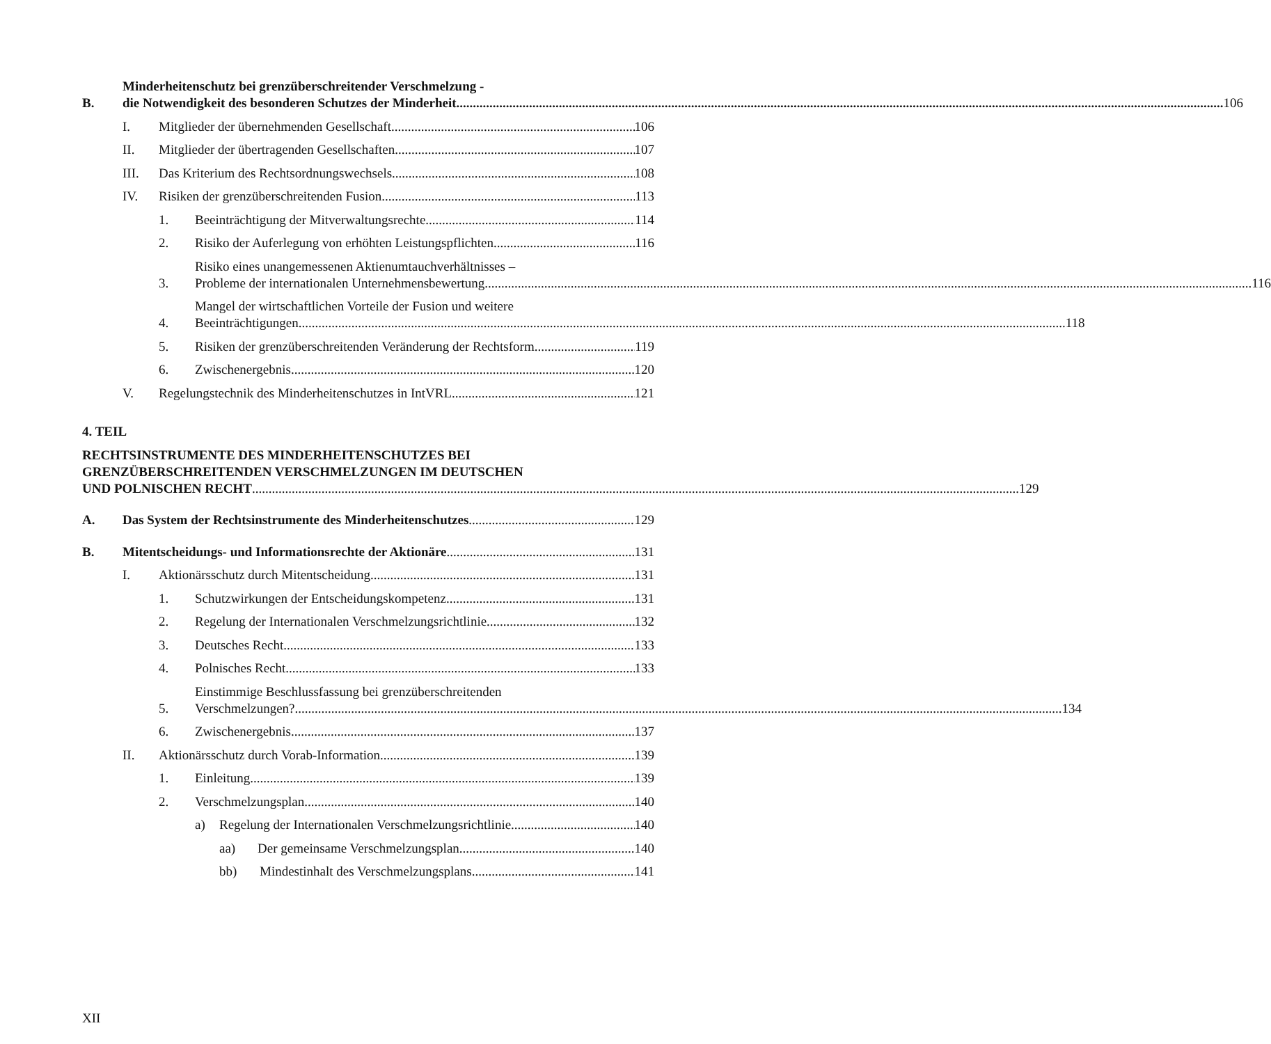B.
Minderheitenschutz bei grenzüberschreitender Verschmelzung -
die Notwendigkeit des besonderen Schutzes der Minderheit
106
I.
Mitglieder der übernehmenden Gesellschaft
106
II.
Mitglieder der übertragenden Gesellschaften
107
III.
Das Kriterium des Rechtsordnungswechsels
108
IV.
Risiken der grenzüberschreitenden Fusion
113
1.
Beeinträchtigung der Mitverwaltungsrechte
114
2.
Risiko der Auferlegung von erhöhten Leistungspflichten
116
3.
Risiko eines unangemessenen Aktienumtauchverhältnisses –
Probleme der internationalen Unternehmensbewertung
116
4.
Mangel der wirtschaftlichen Vorteile der Fusion und weitere
Beeinträchtigungen
118
5.
Risiken der grenzüberschreitenden Veränderung der Rechtsform
119
6.
Zwischenergebnis
120
V.
Regelungstechnik des Minderheitenschutzes in IntVRL
121
4. TEIL
RECHTSINSTRUMENTE DES MINDERHEITENSCHUTZES BEI
GRENZÜBERSCHREITENDEN VERSCHMELZUNGEN IM DEUTSCHEN
UND POLNISCHEN RECHT
129
A.
Das System der Rechtsinstrumente des Minderheitenschutzes
129
B.
Mitentscheidungs- und Informationsrechte der Aktionäre
131
I.
Aktionärsschutz durch Mitentscheidung
131
1.
Schutzwirkungen der Entscheidungskompetenz
131
2.
Regelung der Internationalen Verschmelzungsrichtlinie
132
3.
Deutsches Recht
133
4.
Polnisches Recht
133
5.
Einstimmige Beschlussfassung bei grenzüberschreitenden
Verschmelzungen?
134
6.
Zwischenergebnis
137
II.
Aktionärsschutz durch Vorab-Information
139
1.
Einleitung
139
2.
Verschmelzungsplan
140
a)
Regelung der Internationalen Verschmelzungsrichtlinie
140
aa)
Der gemeinsame Verschmelzungsplan
140
bb)
Mindestinhalt des Verschmelzungsplans
141
XII